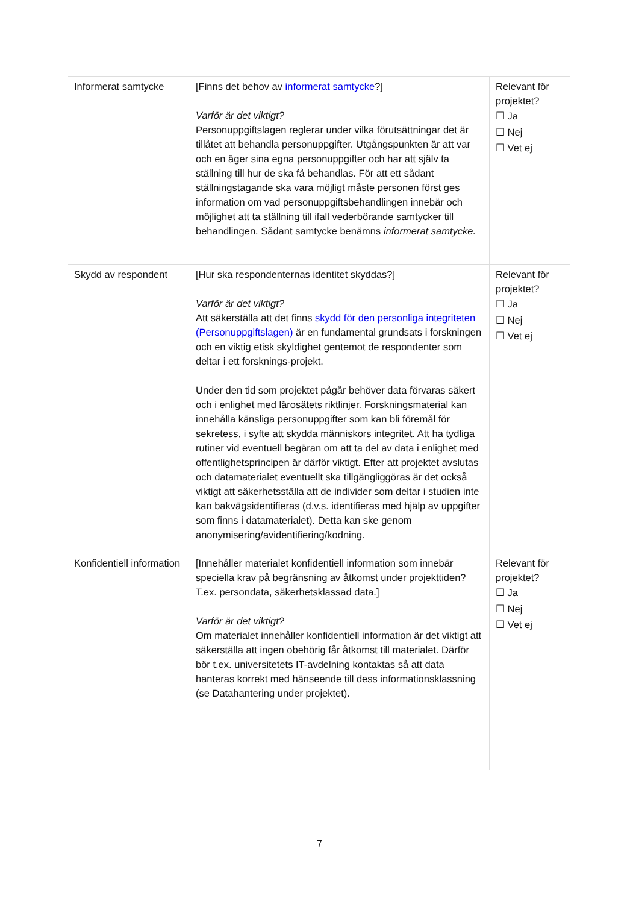| Informerat samtycke | [Finns det behov av informerat samtycke ?] Varför är det viktigt? Personuppgiftslagen reglerar under vilka förutsättningar det är tillåtet att behandla personuppgifter. Utgångspunkten är att var och en äger sina egna personuppgifter och har att själv ta ställning till hur de ska få behandlas. För att ett sådant ställningstagande ska vara möjligt måste personen först ges information om vad personuppgiftsbehandlingen innebär och möjlighet att ta ställning till ifall vederbörande samtycker till behandlingen. Sådant samtycke benämns informerat samtycke. | Relevant för projektet? ☐ Ja ☐ Nej ☐ Vet ej |
| Skydd av respondent | [Hur ska respondenternas identitet skyddas?] Varför är det viktigt? Att säkerställa att det finns skydd för den personliga integriteten (Personuppgiftslagen) är en fundamental grundsats i forskningen och en viktig etisk skyldighet gentemot de respondenter som deltar i ett forsknings-projekt. Under den tid som projektet pågår behöver data förvaras säkert och i enlighet med lärosätets riktlinjer. Forskningsmaterial kan innehålla känsliga personuppgifter som kan bli föremål för sekretess, i syfte att skydda människors integritet. Att ha tydliga rutiner vid eventuell begäran om att ta del av data i enlighet med offentlighetsprincipen är därför viktigt. Efter att projektet avslutas och datamaterialet eventuellt ska tillgängliggöras är det också viktigt att säkerhetsställa att de individer som deltar i studien inte kan bakvägsidentifieras (d.v.s. identifieras med hjälp av uppgifter som finns i datamaterialet). Detta kan ske genom anonymisering/avidentifiering/kodning. | Relevant för projektet? ☐ Ja ☐ Nej ☐ Vet ej |
| Konfidentiell information | [Innehåller materialet konfidentiell information som innebär speciella krav på begränsning av åtkomst under projekttiden? T.ex. persondata, säkerhetsklassad data.] Varför är det viktigt? Om materialet innehåller konfidentiell information är det viktigt att säkerställa att ingen obehörig får åtkomst till materialet. Därför bör t.ex. universitetets IT-avdelning kontaktas så att data hanteras korrekt med hänseende till dess informationsklassning (se Datahantering under projektet). | Relevant för projektet? ☐ Ja ☐ Nej ☐ Vet ej |
7